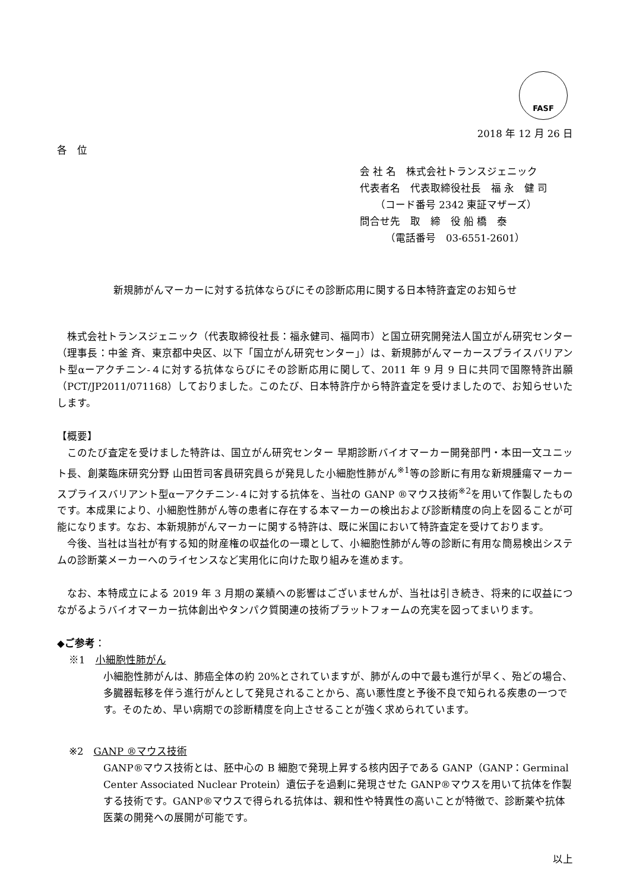FASF
2018 年 12 月 26 日
各　位
会 社 名　株式会社トランスジェニック
代表者名　代表取締役社長　福 永　健 司
　　（コード番号 2342 東証マザーズ）
問合せ先　取　締　役 船 橋　泰
　　　（電話番号　03-6551-2601）
新規肺がんマーカーに対する抗体ならびにその診断応用に関する日本特許査定のお知らせ
株式会社トランスジェニック（代表取締役社長：福永健司、福岡市）と国立研究開発法人国立がん研究センター（理事長：中釜 斉、東京都中央区、以下「国立がん研究センター」）は、新規肺がんマーカースプライスバリアント型αーアクチニン-４に対する抗体ならびにその診断応用に関して、2011 年 9 月 9 日に共同で国際特許出願（PCT/JP2011/071168）しておりました。このたび、日本特許庁から特許査定を受けましたので、お知らせいたします。
【概要】
このたび査定を受けました特許は、国立がん研究センター 早期診断バイオマーカー開発部門・本田一文ユニット長、創薬臨床研究分野 山田哲司客員研究員らが発見した小細胞性肺がん<sup>※1</sup>等の診断に有用な新規腫瘍マーカースプライスバリアント型αーアクチニン-４に対する抗体を、当社の GANP ®マウス技術<sup>※2</sup>を用いて作製したものです。本成果により、小細胞性肺がん等の患者に存在する本マーカーの検出および診断精度の向上を図ることが可能になります。なお、本新規肺がんマーカーに関する特許は、既に米国において特許査定を受けております。
今後、当社は当社が有する知的財産権の収益化の一環として、小細胞性肺がん等の診断に有用な簡易検出システムの診断薬メーカーへのライセンスなど実用化に向けた取り組みを進めます。
なお、本特成立による 2019 年 3 月期の業績への影響はございませんが、当社は引き続き、将来的に収益につながるようバイオマーカー抗体創出やタンパク質関連の技術プラットフォームの充実を図ってまいります。
◆ご参考：
※1　小細胞性肺がん
小細胞性肺がんは、肺癌全体の約 20%とされていますが、肺がんの中で最も進行が早く、殆どの場合、多臓器転移を伴う進行がんとして発見されることから、高い悪性度と予後不良で知られる疾患の一つです。そのため、早い病期での診断精度を向上させることが強く求められています。
※2　GANP ®マウス技術
GANP®マウス技術とは、胚中心の B 細胞で発現上昇する核内因子である GANP（GANP：Germinal Center Associated Nuclear Protein）遺伝子を過剰に発現させた GANP®マウスを用いて抗体を作製する技術です。GANP®マウスで得られる抗体は、親和性や特異性の高いことが特徴で、診断薬や抗体医薬の開発への展開が可能です。
以上